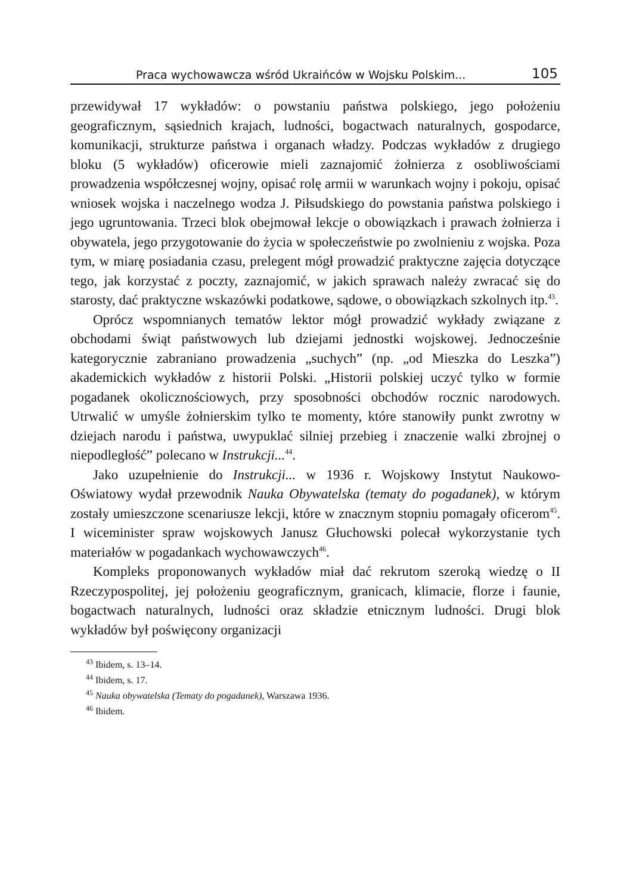Praca wychowawcza wśród Ukraińców w Wojsku Polskim... 105
przewidywał 17 wykładów: o powstaniu państwa polskiego, jego położeniu geograficznym, sąsiednich krajach, ludności, bogactwach naturalnych, gospodarce, komunikacji, strukturze państwa i organach władzy. Podczas wykładów z drugiego bloku (5 wykładów) oficerowie mieli zaznajomić żołnierza z osobliwościami prowadzenia współczesnej wojny, opisać rolę armii w warunkach wojny i pokoju, opisać wniosek wojska i naczelnego wodza J. Piłsudskiego do powstania państwa polskiego i jego ugruntowania. Trzeci blok obejmował lekcje o obowiązkach i prawach żołnierza i obywatela, jego przygotowanie do życia w społeczeństwie po zwolnieniu z wojska. Poza tym, w miarę posiadania czasu, prelegent mógł prowadzić praktyczne zajęcia dotyczące tego, jak korzystać z poczty, zaznajomić, w jakich sprawach należy zwracać się do starosty, dać praktyczne wskazówki podatkowe, sądowe, o obowiązkach szkolnych itp.<sup>43</sup>.
Oprócz wspomnianych tematów lektor mógł prowadzić wykłady związane z obchodami świąt państwowych lub dziejami jednostki wojskowej. Jednocześnie kategorycznie zabraniano prowadzenia „suchych” (np. „od Mieszka do Leszka”) akademickich wykładów z historii Polski. „Historii polskiej uczyć tylko w formie pogadanek okolicznościowych, przy sposobności obchodów rocznic narodowych. Utrwalić w umyśle żołnierskim tylko te momenty, które stanowiły punkt zwrotny w dziejach narodu i państwa, uwypuklać silniej przebieg i znaczenie walki zbrojnej o niepodległość” polecano w Instrukcji...<sup>44</sup>.
Jako uzupełnienie do Instrukcji... w 1936 r. Wojskowy Instytut Naukowo-Oświatowy wydał przewodnik Nauka Obywatelska (tematy do pogadanek), w którym zostały umieszczone scenariusze lekcji, które w znacznym stopniu pomagały oficerom<sup>45</sup>. I wiceminister spraw wojskowych Janusz Głuchowski polecał wykorzystanie tych materiałów w pogadankach wychowawczych<sup>46</sup>.
Kompleks proponowanych wykładów miał dać rekrutom szeroką wiedzę o II Rzeczypospolitej, jej położeniu geograficznym, granicach, klimacie, florze i faunie, bogactwach naturalnych, ludności oraz składzie etnicznym ludności. Drugi blok wykładów był poświęcony organizacji
<sup>43</sup> Ibidem, s. 13–14.
<sup>44</sup> Ibidem, s. 17.
<sup>45</sup> Nauka obywatelska (Tematy do pogadanek), Warszawa 1936.
<sup>46</sup> Ibidem.